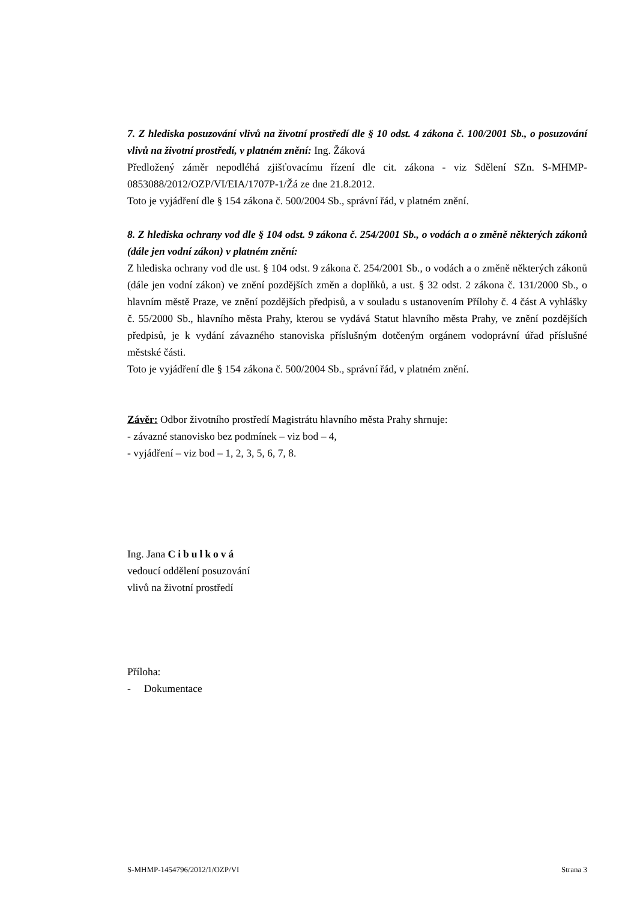7. Z hlediska posuzování vlivů na životní prostředí dle § 10 odst. 4 zákona č. 100/2001 Sb., o posuzování vlivů na životní prostředí, v platném znění: Ing. Žáková
Předložený záměr nepodléhá zjišťovacímu řízení dle cit. zákona - viz Sdělení SZn. S-MHMP-0853088/2012/OZP/VI/EIA/1707P-1/Žá ze dne 21.8.2012.
Toto je vyjádření dle § 154 zákona č. 500/2004 Sb., správní řád, v platném znění.
8. Z hlediska ochrany vod dle § 104 odst. 9 zákona č. 254/2001 Sb., o vodách a o změně některých zákonů (dále jen vodní zákon) v platném znění:
Z hlediska ochrany vod dle ust. § 104 odst. 9 zákona č. 254/2001 Sb., o vodách a o změně některých zákonů (dále jen vodní zákon) ve znění pozdějších změn a doplňků, a ust. § 32 odst. 2 zákona č. 131/2000 Sb., o hlavním městě Praze, ve znění pozdějších předpisů, a v souladu s ustanovením Přílohy č. 4 část A vyhlášky č. 55/2000 Sb., hlavního města Prahy, kterou se vydává Statut hlavního města Prahy, ve znění pozdějších předpisů, je k vydání závazného stanoviska příslušným dotčeným orgánem vodoprávní úřad příslušné městské části.
Toto je vyjádření dle § 154 zákona č. 500/2004 Sb., správní řád, v platném znění.
Závěr: Odbor životního prostředí Magistrátu hlavního města Prahy shrnuje:
- závazné stanovisko bez podmínek – viz bod – 4,
- vyjádření – viz bod – 1, 2, 3, 5, 6, 7, 8.
Ing. Jana Cibulková
vedoucí oddělení posuzování
vlivů na životní prostředí
Příloha:
- Dokumentace
S-MHMP-1454796/2012/1/OZP/VI Strana 3